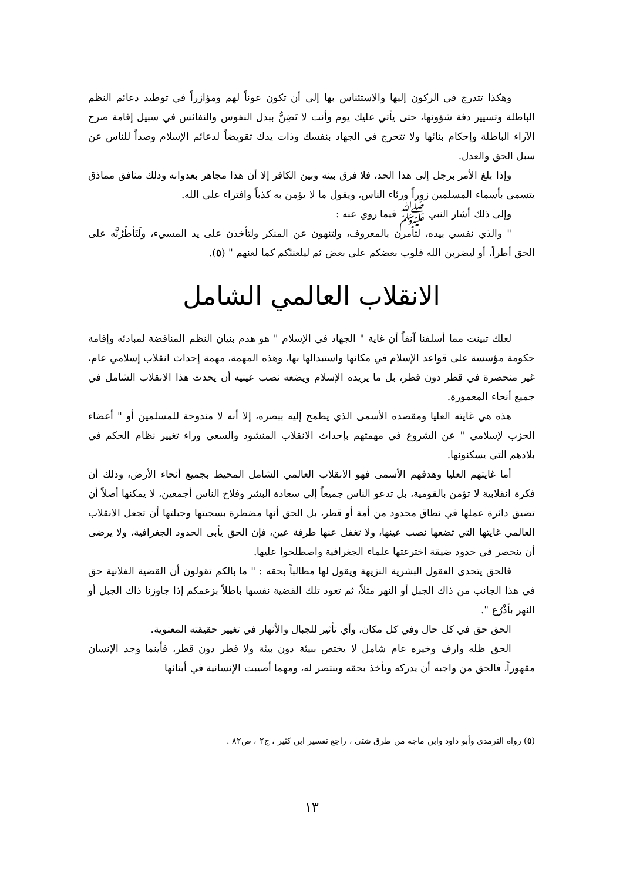وهكذا تتدرج في الركون إليها والاستئناس بها إلى أن تكون عوناً لهم ومؤازراً في توطيد دعائم النظم الباطلة وتسيير دفة شؤونها، حتى يأتي عليك يوم وأنت لا تَضِنُّ ببذل النفوس والنفائس في سبيل إقامة صرح الآراء الباطلة وإحكام بنائها ولا تتحرج في الجهاد بنفسك وذات يدك تقويضاً لدعائم الإسلام وصداً للناس عن سبل الحق والعدل.
وإذا بلغ الأمر برجل إلى هذا الحد، فلا فرق بينه وبين الكافر إلا أن هذا مجاهر بعدوانه وذلك منافق مماذق يتسمى بأسماء المسلمين زوراً ورئاء الناس، ويقول ما لا يؤمن به كذباً وافتراء على الله.
وإلى ذلك أشار النبي ﷺ فيما روي عنه :
" والذي نفسي بيده، لتأمرن بالمعروف، ولتنهون عن المنكر ولتأخذن على يد المسيء، ولَتَأطُرُنَّه على الحق أطراً، أو ليضربن الله قلوب بعضكم على بعض ثم ليلعننّكم كما لعنهم " (٥).
الانقلاب العالمي الشامل
لعلك تبينت مما أسلفنا آنفاً أن غاية " الجهاد في الإسلام " هو هدم بنيان النظم المناقضة لمبادئه وإقامة حكومة مؤسسة على قواعد الإسلام في مكانها واستبدالها بها، وهذه المهمة، مهمة إحداث انقلاب إسلامي عام، غير منحصرة في قطر دون قطر، بل ما يريده الإسلام ويضعه نصب عينيه أن يحدث هذا الانقلاب الشامل في جميع أنحاء المعمورة.
هذه هي غايته العليا ومقصده الأسمى الذي يطمح إليه ببصره، إلا أنه لا مندوحة للمسلمين أو " أعضاء الحزب لإسلامي " عن الشروع في مهمتهم بإحداث الانقلاب المنشود والسعي وراء تغيير نظام الحكم في بلادهم التي يسكنونها.
أما غايتهم العليا وهدفهم الأسمى فهو الانقلاب العالمي الشامل المحيط بجميع أنحاء الأرض، وذلك أن فكرة انقلابية لا تؤمن بالقومية، بل تدعو الناس جميعاً إلى سعادة البشر وفلاح الناس أجمعين، لا يمكنها أصلاً أن تضيق دائرة عملها في نطاق محدود من أمة أو قطر، بل الحق أنها مضطرة بسجيتها وجبلتها أن تجعل الانقلاب العالمي غايتها التي تضعها نصب عينها، ولا تغفل عنها طرفة عين، فإن الحق يأبى الحدود الجغرافية، ولا يرضى أن ينحصر في حدود ضيقة اخترعتها علماء الجغرافية واصطلحوا عليها.
فالحق يتحدى العقول البشرية النزيهة ويقول لها مطالباً بحقه : " ما بالكم تقولون أن القضية الفلانية حق في هذا الجانب من ذاك الجبل أو النهر مثلاً، ثم تعود تلك القضية نفسها باطلاً بزعمكم إذا جاوزنا ذاك الجبل أو النهر بأذْرُع ".
الحق حق في كل حال وفي كل مكان، وأي تأثير للجبال والأنهار في تغيير حقيقته المعنوية.
الحق ظله وارف وخيره عام شامل لا يختص ببيئة دون بيئة ولا قطر دون قطر، فأينما وجد الإنسان مقهوراً، فالحق من واجبه أن يدركه ويأخذ بحقه وينتصر له، ومهما أصيبت الإنسانية في أبنائها
(٥) رواه الترمذي وأبو داود وابن ماجه من طرق شتى ، راجع تفسير ابن كثير ، ج٢ ، ص٨٢ .
١٣